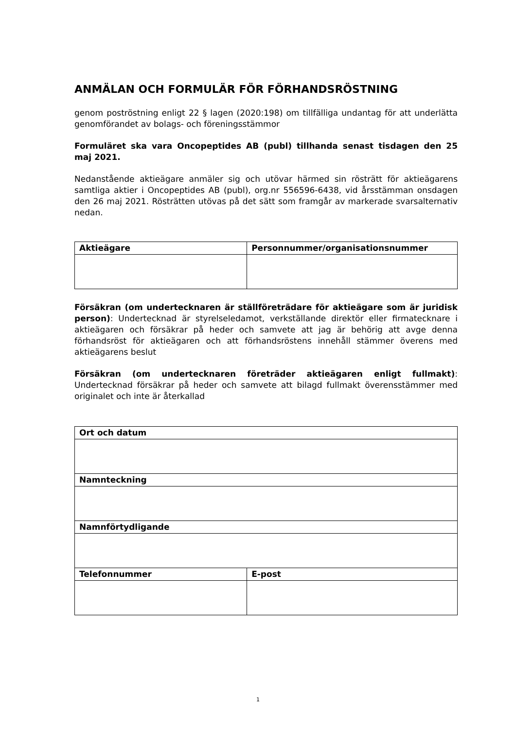ANMÄLAN OCH FORMULÄR FÖR FÖRHANDSRÖSTNING
genom poströstning enligt 22 § lagen (2020:198) om tillfälliga undantag för att underlätta genomförandet av bolags- och föreningsstämmor
Formuläret ska vara Oncopeptides AB (publ) tillhanda senast tisdagen den 25 maj 2021.
Nedanstående aktieägare anmäler sig och utövar härmed sin rösträtt för aktieägarens samtliga aktier i Oncopeptides AB (publ), org.nr 556596-6438, vid årsstämman onsdagen den 26 maj 2021. Rösträtten utövas på det sätt som framgår av markerade svarsalternativ nedan.
| Aktieägare | Personnummer/organisationsnummer |
| --- | --- |
Försäkran (om undertecknaren är ställföreträdare för aktieägare som är juridisk person): Undertecknad är styrelseledamot, verkställande direktör eller firmatecknare i aktieägaren och försäkrar på heder och samvete att jag är behörig att avge denna förhandsröst för aktieägaren och att förhandsröstens innehåll stämmer överens med aktieägarens beslut
Försäkran (om undertecknaren företräder aktieägaren enligt fullmakt): Undertecknad försäkrar på heder och samvete att bilagd fullmakt överensstämmer med originalet och inte är återkallad
| Ort och datum | |
| --- | --- |
| Namnteckning | |
| Namnförtydligande | |
| Telefonnummer | E-post |
1